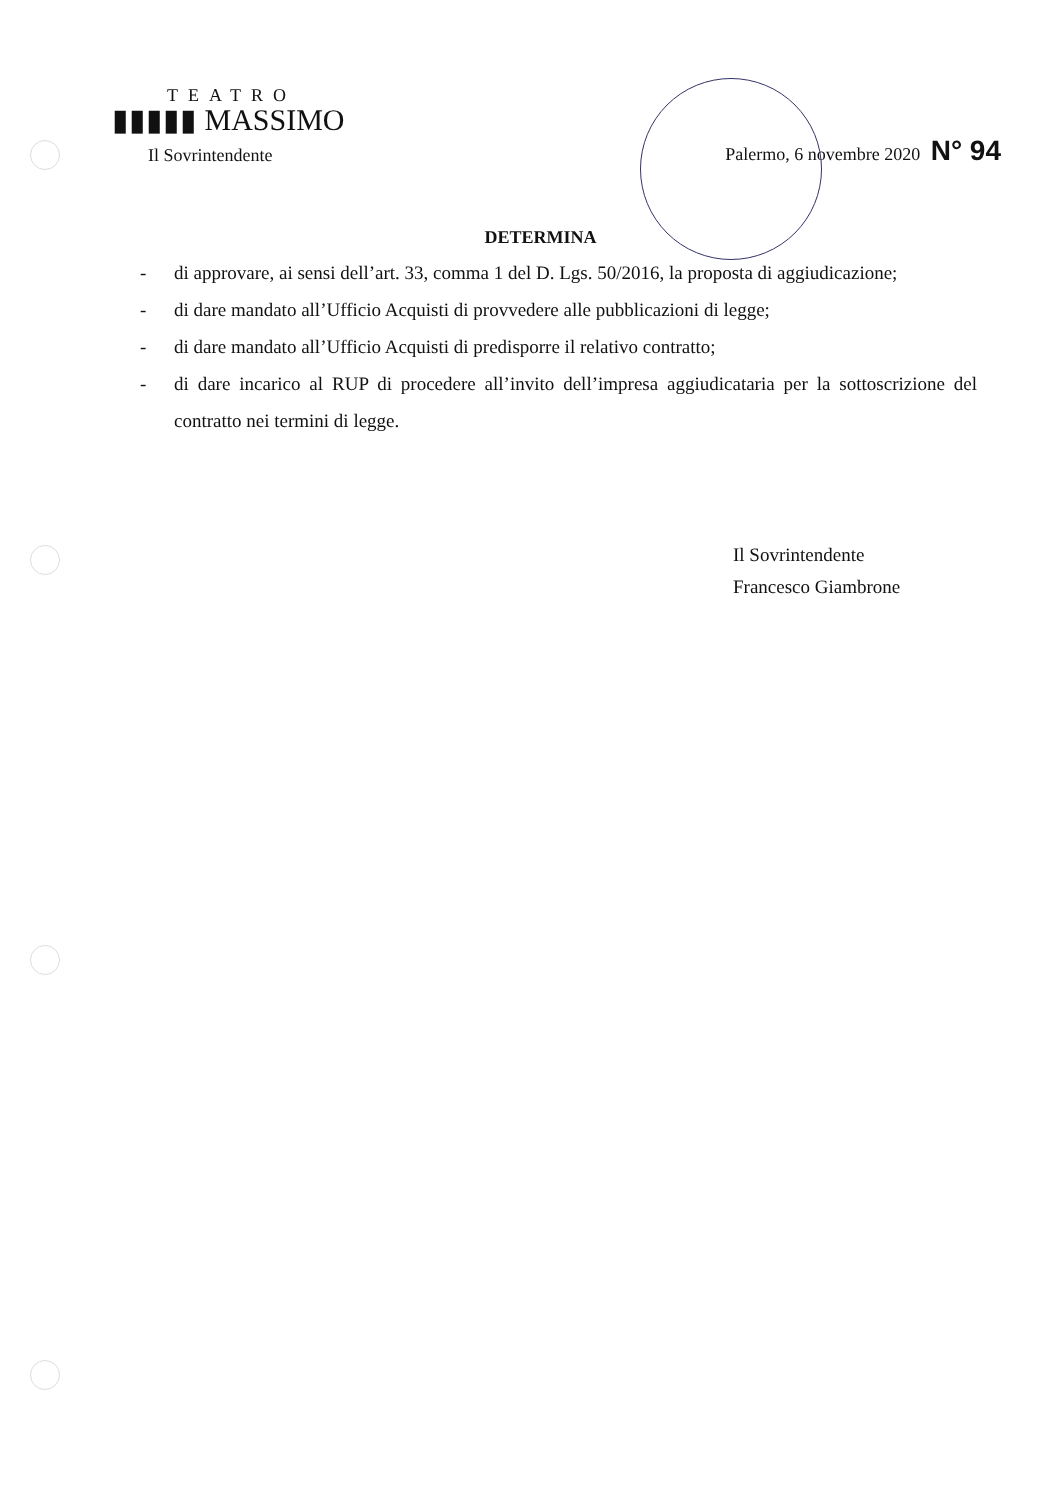TEATRO
▮▮▮▮▮ MASSIMO
Il Sovrintendente
Palermo, 6 novembre 2020 N° 94
DETERMINA
- di approvare, ai sensi dell’art. 33, comma 1 del D. Lgs. 50/2016, la proposta di aggiudicazione;
- di dare mandato all’Ufficio Acquisti di provvedere alle pubblicazioni di legge;
- di dare mandato all’Ufficio Acquisti di predisporre il relativo contratto;
- di dare incarico al RUP di procedere all’invito dell’impresa aggiudicataria per la sottoscrizione del contratto nei termini di legge.
Il Sovrintendente
Francesco Giambrone